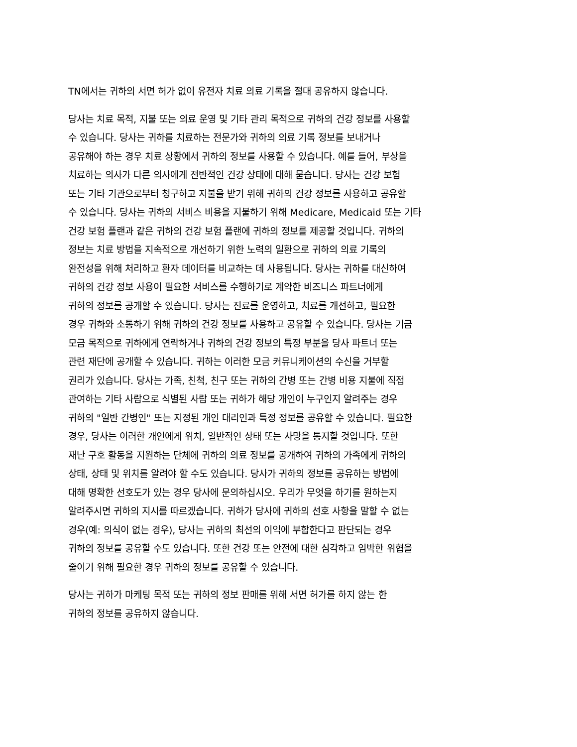TN에서는 귀하의 서면 허가 없이 유전자 치료 의료 기록을 절대 공유하지 않습니다.
당사는 치료 목적, 지불 또는 의료 운영 및 기타 관리 목적으로 귀하의 건강 정보를 사용할
수 있습니다. 당사는 귀하를 치료하는 전문가와 귀하의 의료 기록 정보를 보내거나
공유해야 하는 경우 치료 상황에서 귀하의 정보를 사용할 수 있습니다. 예를 들어, 부상을
치료하는 의사가 다른 의사에게 전반적인 건강 상태에 대해 묻습니다. 당사는 건강 보험
또는 기타 기관으로부터 청구하고 지불을 받기 위해 귀하의 건강 정보를 사용하고 공유할
수 있습니다. 당사는 귀하의 서비스 비용을 지불하기 위해 Medicare, Medicaid 또는 기타
건강 보험 플랜과 같은 귀하의 건강 보험 플랜에 귀하의 정보를 제공할 것입니다. 귀하의
정보는 치료 방법을 지속적으로 개선하기 위한 노력의 일환으로 귀하의 의료 기록의
완전성을 위해 처리하고 환자 데이터를 비교하는 데 사용됩니다. 당사는 귀하를 대신하여
귀하의 건강 정보 사용이 필요한 서비스를 수행하기로 계약한 비즈니스 파트너에게
귀하의 정보를 공개할 수 있습니다. 당사는 진료를 운영하고, 치료를 개선하고, 필요한
경우 귀하와 소통하기 위해 귀하의 건강 정보를 사용하고 공유할 수 있습니다. 당사는 기금
모금 목적으로 귀하에게 연락하거나 귀하의 건강 정보의 특정 부분을 당사 파트너 또는
관련 재단에 공개할 수 있습니다. 귀하는 이러한 모금 커뮤니케이션의 수신을 거부할
권리가 있습니다. 당사는 가족, 친척, 친구 또는 귀하의 간병 또는 간병 비용 지불에 직접
관여하는 기타 사람으로 식별된 사람 또는 귀하가 해당 개인이 누구인지 알려주는 경우
귀하의 "일반 간병인" 또는 지정된 개인 대리인과 특정 정보를 공유할 수 있습니다. 필요한
경우, 당사는 이러한 개인에게 위치, 일반적인 상태 또는 사망을 통지할 것입니다. 또한
재난 구호 활동을 지원하는 단체에 귀하의 의료 정보를 공개하여 귀하의 가족에게 귀하의
상태, 상태 및 위치를 알려야 할 수도 있습니다. 당사가 귀하의 정보를 공유하는 방법에
대해 명확한 선호도가 있는 경우 당사에 문의하십시오. 우리가 무엇을 하기를 원하는지
알려주시면 귀하의 지시를 따르겠습니다. 귀하가 당사에 귀하의 선호 사항을 말할 수 없는
경우(예: 의식이 없는 경우), 당사는 귀하의 최선의 이익에 부합한다고 판단되는 경우
귀하의 정보를 공유할 수도 있습니다. 또한 건강 또는 안전에 대한 심각하고 임박한 위협을
줄이기 위해 필요한 경우 귀하의 정보를 공유할 수 있습니다.
당사는 귀하가 마케팅 목적 또는 귀하의 정보 판매를 위해 서면 허가를 하지 않는 한
귀하의 정보를 공유하지 않습니다.